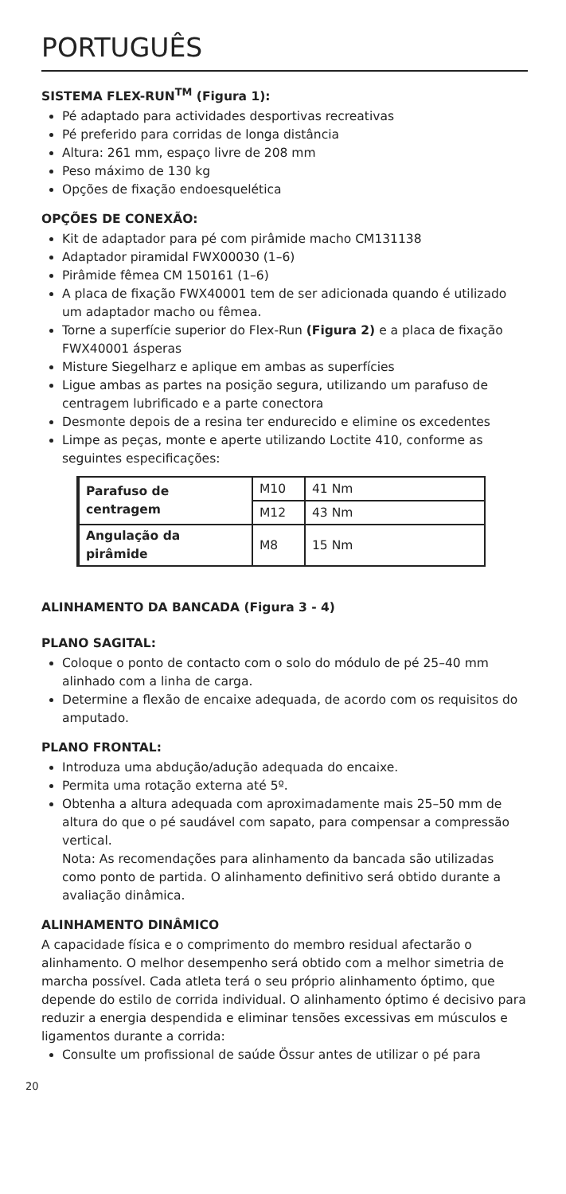PORTUGUÊS
SISTEMA FLEX-RUN<sup>TM</sup> (Figura 1):
Pé adaptado para actividades desportivas recreativas
Pé preferido para corridas de longa distância
Altura: 261 mm, espaço livre de 208 mm
Peso máximo de 130 kg
Opções de fixação endoesquelética
OPÇÕES DE CONEXÃO:
Kit de adaptador para pé com pirâmide macho CM131138
Adaptador piramidal FWX00030 (1–6)
Pirâmide fêmea CM 150161 (1–6)
A placa de fixação FWX40001 tem de ser adicionada quando é utilizado um adaptador macho ou fêmea.
Torne a superfície superior do Flex-Run (Figura 2) e a placa de fixação FWX40001 ásperas
Misture Siegelharz e aplique em ambas as superfícies
Ligue ambas as partes na posição segura, utilizando um parafuso de centragem lubrificado e a parte conectora
Desmonte depois de a resina ter endurecido e elimine os excedentes
Limpe as peças, monte e aperte utilizando Loctite 410, conforme as seguintes especificações:
| Parafuso de centragem | M10 | 41 Nm |
| | M12 | 43 Nm |
| Angulação da pirâmide | M8 | 15 Nm |
ALINHAMENTO DA BANCADA (Figura 3 - 4)
PLANO SAGITAL:
Coloque o ponto de contacto com o solo do módulo de pé 25–40 mm alinhado com a linha de carga.
Determine a flexão de encaixe adequada, de acordo com os requisitos do amputado.
PLANO FRONTAL:
Introduza uma abdução/adução adequada do encaixe.
Permita uma rotação externa até 5º.
Obtenha a altura adequada com aproximadamente mais 25–50 mm de altura do que o pé saudável com sapato, para compensar a compressão vertical.
Nota: As recomendações para alinhamento da bancada são utilizadas como ponto de partida. O alinhamento definitivo será obtido durante a avaliação dinâmica.
ALINHAMENTO DINÂMICO
A capacidade física e o comprimento do membro residual afectarão o alinhamento. O melhor desempenho será obtido com a melhor simetria de marcha possível. Cada atleta terá o seu próprio alinhamento óptimo, que depende do estilo de corrida individual. O alinhamento óptimo é decisivo para reduzir a energia despendida e eliminar tensões excessivas em músculos e ligamentos durante a corrida:
Consulte um profissional de saúde Össur antes de utilizar o pé para
20